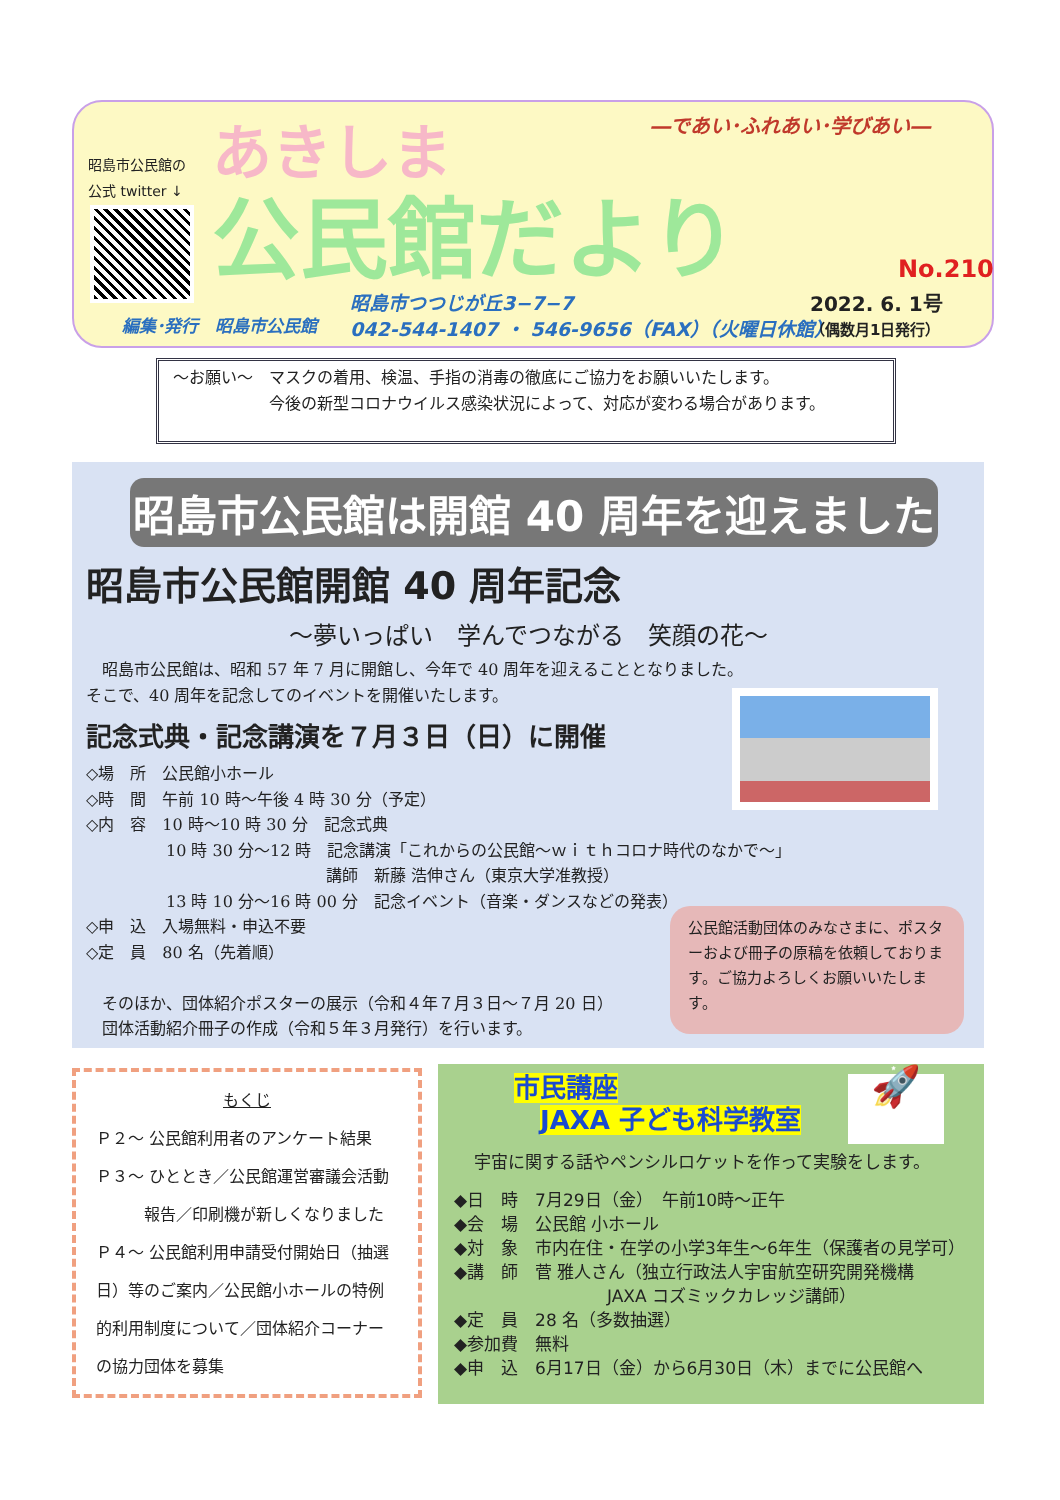昭島市公民館の
公式 twitter ↓
あきしま
公民館だより
―であい･ふれあい･学びあい―
No.210
編集･発行　昭島市公民館
昭島市つつじが丘3−7−7
042-544-1407 ・ 546-9656（FAX）（火曜日休館）
2022. 6. 1号
（偶数月1日発行）
～お願い～　マスクの着用、検温、手指の消毒の徹底にご協力をお願いいたします。
　　　　　　今後の新型コロナウイルス感染状況によって、対応が変わる場合があります。
昭島市公民館は開館 40 周年を迎えました
昭島市公民館開館 40 周年記念
～夢いっぱい　学んでつながる　笑顔の花～
　昭島市公民館は、昭和 57 年 7 月に開館し、今年で 40 周年を迎えることとなりました。
そこで、40 周年を記念してのイベントを開催いたします。
記念式典・記念講演を７月３日（日）に開催
◇場　所　公民館小ホール
◇時　間　午前 10 時～午後 4 時 30 分（予定）
◇内　容　10 時～10 時 30 分　記念式典
　　　　　10 時 30 分～12 時　記念講演「これからの公民館～ｗｉｔｈコロナ時代のなかで～」
　　　　　　　　　　　　　　　講師　新藤 浩伸さん（東京大学准教授）
　　　　　13 時 10 分～16 時 00 分　記念イベント（音楽・ダンスなどの発表）
◇申　込　入場無料・申込不要
◇定　員　80 名（先着順）
　そのほか、団体紹介ポスターの展示（令和４年７月３日～７月 20 日）
　団体活動紹介冊子の作成（令和５年３月発行）を行います。
公民館活動団体のみなさまに、ポスターおよび冊子の原稿を依頼しております。ご協力よろしくお願いいたします。
もくじ
Ｐ２～ 公民館利用者のアンケート結果
Ｐ３～ ひととき／公民館運営審議会活動
　　　報告／印刷機が新しくなりました
Ｐ４～ 公民館利用申請受付開始日（抽選日）等のご案内／公民館小ホールの特例的利用制度について／団体紹介コーナーの協力団体を募集
🚀
市民講座
　JAXA 子ども科学教室
宇宙に関する話やペンシルロケットを作って実験をします。
◆日　時　7月29日（金）　午前10時～正午
◆会　場　公民館 小ホール
◆対　象　市内在住・在学の小学3年生～6年生（保護者の見学可）
◆講　師　菅 雅人さん（独立行政法人宇宙航空研究開発機構
　　　　　　　　　JAXA コズミックカレッジ講師）
◆定　員　28 名（多数抽選）
◆参加費　無料
◆申　込　6月17日（金）から6月30日（木）までに公民館へ